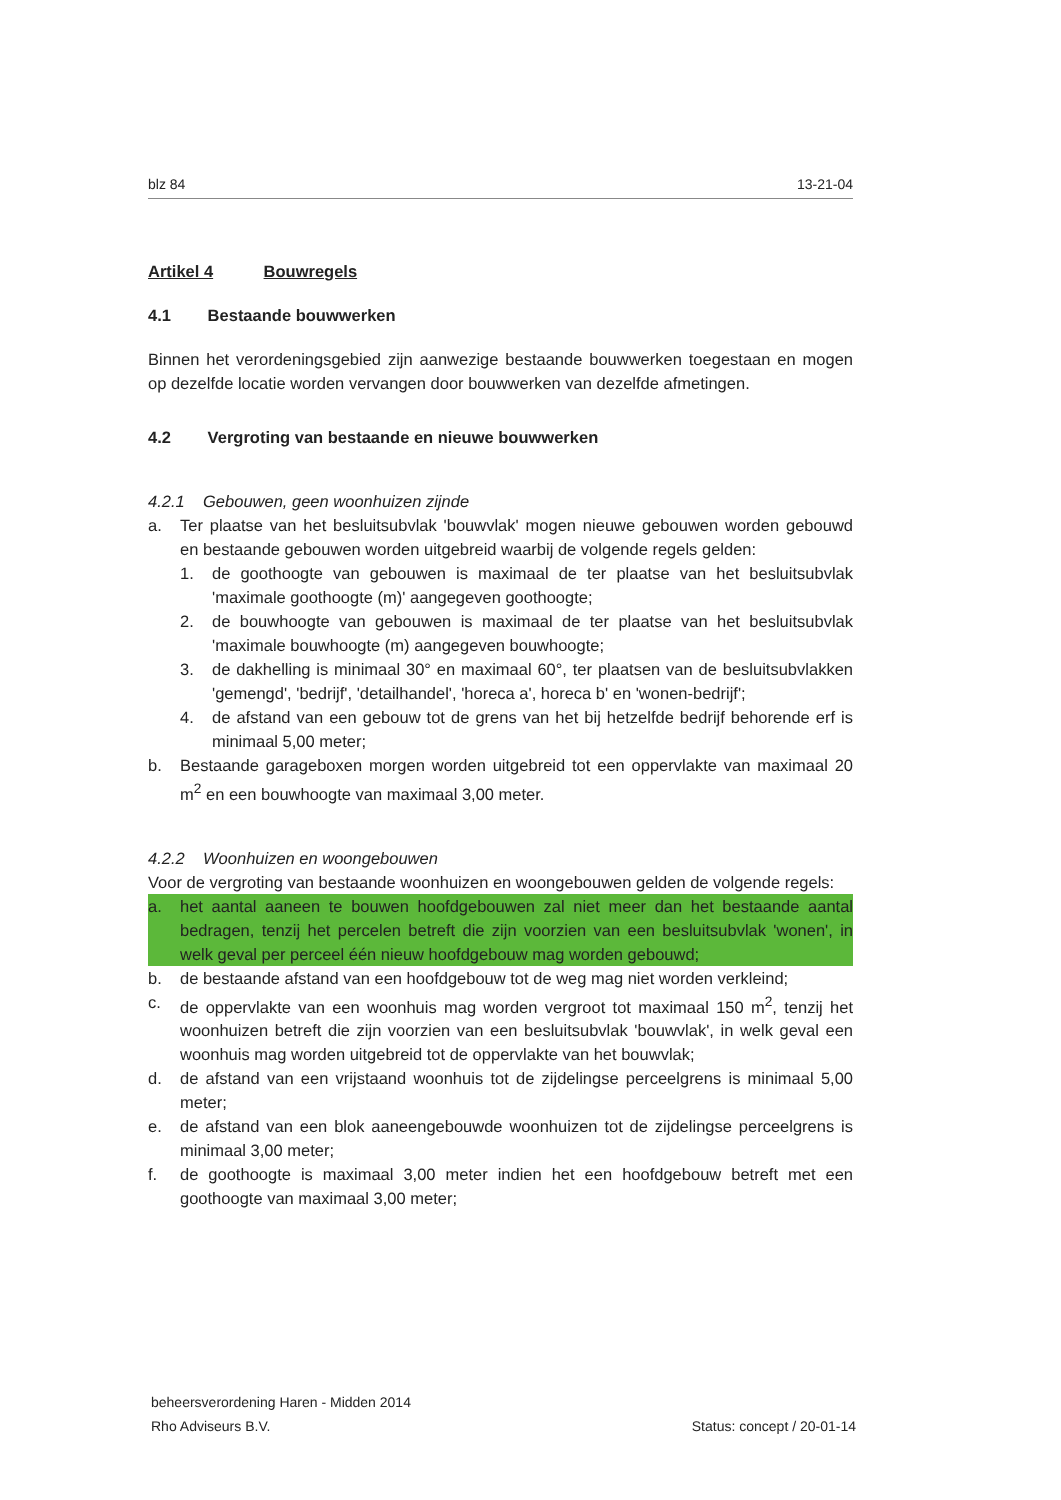blz 84 13-21-04
Artikel 4 Bouwregels
4.1 Bestaande bouwwerken
Binnen het verordeningsgebied zijn aanwezige bestaande bouwwerken toegestaan en mogen op dezelfde locatie worden vervangen door bouwwerken van dezelfde afmetingen.
4.2 Vergroting van bestaande en nieuwe bouwwerken
4.2.1 Gebouwen, geen woonhuizen zijnde
a. Ter plaatse van het besluitsubvlak 'bouwvlak' mogen nieuwe gebouwen worden gebouwd en bestaande gebouwen worden uitgebreid waarbij de volgende regels gelden:
1. de goothoogte van gebouwen is maximaal de ter plaatse van het besluitsubvlak 'maximale goothoogte (m)' aangegeven goothoogte;
2. de bouwhoogte van gebouwen is maximaal de ter plaatse van het besluitsubvlak 'maximale bouwhoogte (m) aangegeven bouwhoogte;
3. de dakhelling is minimaal 30° en maximaal 60°, ter plaatsen van de besluitsubvlakken 'gemengd', 'bedrijf', 'detailhandel', 'horeca a', horeca b' en 'wonen-bedrijf';
4. de afstand van een gebouw tot de grens van het bij hetzelfde bedrijf behorende erf is minimaal 5,00 meter;
b. Bestaande garageboxen morgen worden uitgebreid tot een oppervlakte van maximaal 20 m<sup>2</sup> en een bouwhoogte van maximaal 3,00 meter.
4.2.2 Woonhuizen en woongebouwen
Voor de vergroting van bestaande woonhuizen en woongebouwen gelden de volgende regels:
a. het aantal aaneen te bouwen hoofdgebouwen zal niet meer dan het bestaande aantal bedragen, tenzij het percelen betreft die zijn voorzien van een besluitsubvlak 'wonen', in welk geval per perceel één nieuw hoofdgebouw mag worden gebouwd;
b. de bestaande afstand van een hoofdgebouw tot de weg mag niet worden verkleind;
c. de oppervlakte van een woonhuis mag worden vergroot tot maximaal 150 m<sup>2</sup>, tenzij het woonhuizen betreft die zijn voorzien van een besluitsubvlak 'bouwvlak', in welk geval een woonhuis mag worden uitgebreid tot de oppervlakte van het bouwvlak;
d. de afstand van een vrijstaand woonhuis tot de zijdelingse perceelgrens is minimaal 5,00 meter;
e. de afstand van een blok aaneengebouwde woonhuizen tot de zijdelingse perceelgrens is minimaal 3,00 meter;
f. de goothoogte is maximaal 3,00 meter indien het een hoofdgebouw betreft met een goothoogte van maximaal 3,00 meter;
beheersverordening Haren - Midden 2014
Rho Adviseurs B.V.
Status: concept / 20-01-14